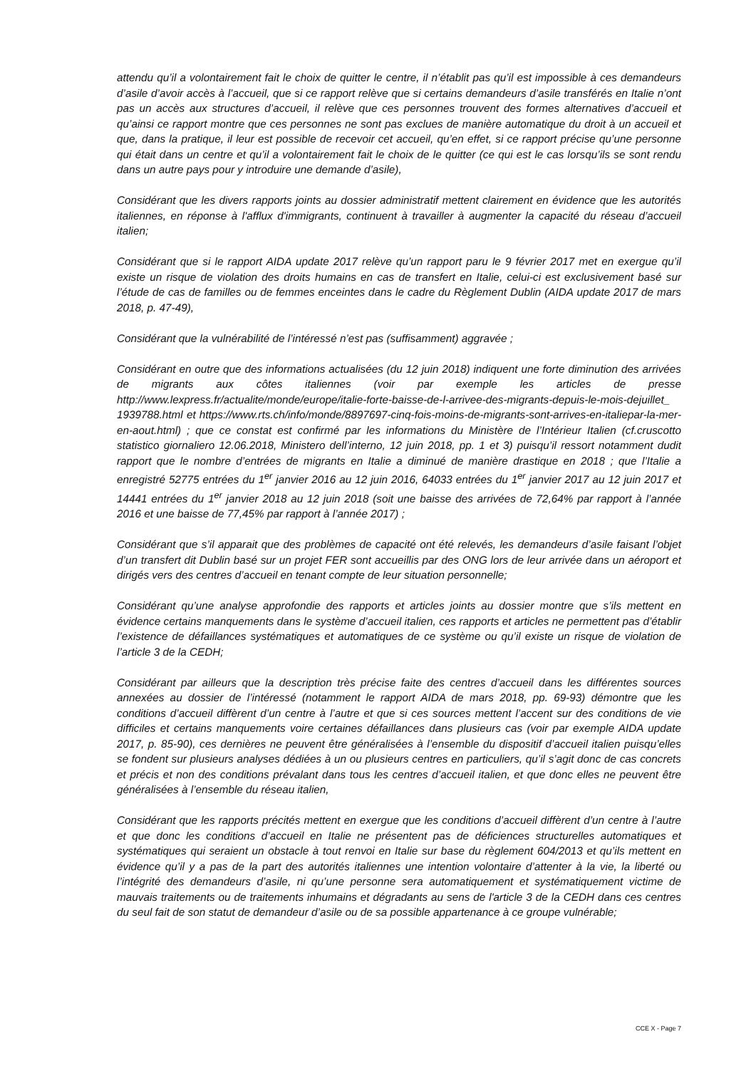attendu qu’il a volontairement fait le choix de quitter le centre, il n’établit pas qu’il est impossible à ces demandeurs d’asile d’avoir accès à l’accueil, que si ce rapport relève que si certains demandeurs d’asile transférés en Italie n’ont pas un accès aux structures d’accueil, il relève que ces personnes trouvent des formes alternatives d’accueil et qu’ainsi ce rapport montre que ces personnes ne sont pas exclues de manière automatique du droit à un accueil et que, dans la pratique, il leur est possible de recevoir cet accueil, qu’en effet, si ce rapport précise qu’une personne qui était dans un centre et qu’il a volontairement fait le choix de le quitter (ce qui est le cas lorsqu’ils se sont rendu dans un autre pays pour y introduire une demande d’asile),
Considérant que les divers rapports joints au dossier administratif mettent clairement en évidence que les autorités italiennes, en réponse à l'afflux d'immigrants, continuent à travailler à augmenter la capacité du réseau d’accueil italien;
Considérant que si le rapport AIDA update 2017 relève qu’un rapport paru le 9 février 2017 met en exergue qu’il existe un risque de violation des droits humains en cas de transfert en Italie, celui-ci est exclusivement basé sur l’étude de cas de familles ou de femmes enceintes dans le cadre du Règlement Dublin (AIDA update 2017 de mars 2018, p. 47-49),
Considérant que la vulnérabilité de l’intéressé n’est pas (suffisamment) aggravée ;
Considérant en outre que des informations actualisées (du 12 juin 2018) indiquent une forte diminution des arrivées de migrants aux côtes italiennes (voir par exemple les articles de presse http://www.lexpress.fr/actualite/monde/europe/italie-forte-baisse-de-l-arrivee-des-migrants-depuis-le-mois-dejuillet_ 1939788.html et https://www.rts.ch/info/monde/8897697-cinq-fois-moins-de-migrants-sont-arrives-en-italiepar-la-mer-en-aout.html) ; que ce constat est confirmé par les informations du Ministère de l’Intérieur Italien (cf.cruscotto statistico giornaliero 12.06.2018, Ministero dell’interno, 12 juin 2018, pp. 1 et 3) puisqu’il ressort notamment dudit rapport que le nombre d’entrées de migrants en Italie a diminué de manière drastique en 2018 ; que l’Italie a enregistré 52775 entrées du 1<sup>er</sup> janvier 2016 au 12 juin 2016, 64033 entrées du 1<sup>er</sup> janvier 2017 au 12 juin 2017 et 14441 entrées du 1<sup>er</sup> janvier 2018 au 12 juin 2018 (soit une baisse des arrivées de 72,64% par rapport à l’année 2016 et une baisse de 77,45% par rapport à l’année 2017) ;
Considérant que s’il apparait que des problèmes de capacité ont été relevés, les demandeurs d’asile faisant l’objet d’un transfert dit Dublin basé sur un projet FER sont accueillis par des ONG lors de leur arrivée dans un aéroport et dirigés vers des centres d’accueil en tenant compte de leur situation personnelle;
Considérant qu’une analyse approfondie des rapports et articles joints au dossier montre que s’ils mettent en évidence certains manquements dans le système d’accueil italien, ces rapports et articles ne permettent pas d’établir l’existence de défaillances systématiques et automatiques de ce système ou qu’il existe un risque de violation de l’article 3 de la CEDH;
Considérant par ailleurs que la description très précise faite des centres d’accueil dans les différentes sources annexées au dossier de l’intéressé (notamment le rapport AIDA de mars 2018, pp. 69-93) démontre que les conditions d’accueil diffèrent d’un centre à l’autre et que si ces sources mettent l’accent sur des conditions de vie difficiles et certains manquements voire certaines défaillances dans plusieurs cas (voir par exemple AIDA update 2017, p. 85-90), ces dernières ne peuvent être généralisées à l’ensemble du dispositif d’accueil italien puisqu’elles se fondent sur plusieurs analyses dédiées à un ou plusieurs centres en particuliers, qu’il s’agit donc de cas concrets et précis et non des conditions prévalant dans tous les centres d’accueil italien, et que donc elles ne peuvent être généralisées à l’ensemble du réseau italien,
Considérant que les rapports précités mettent en exergue que les conditions d’accueil diffèrent d’un centre à l’autre et que donc les conditions d’accueil en Italie ne présentent pas de déficiences structurelles automatiques et systématiques qui seraient un obstacle à tout renvoi en Italie sur base du règlement 604/2013 et qu’ils mettent en évidence qu’il y a pas de la part des autorités italiennes une intention volontaire d’attenter à la vie, la liberté ou l’intégrité des demandeurs d’asile, ni qu’une personne sera automatiquement et systématiquement victime de mauvais traitements ou de traitements inhumains et dégradants au sens de l'article 3 de la CEDH dans ces centres du seul fait de son statut de demandeur d’asile ou de sa possible appartenance à ce groupe vulnérable;
CCE X - Page 7